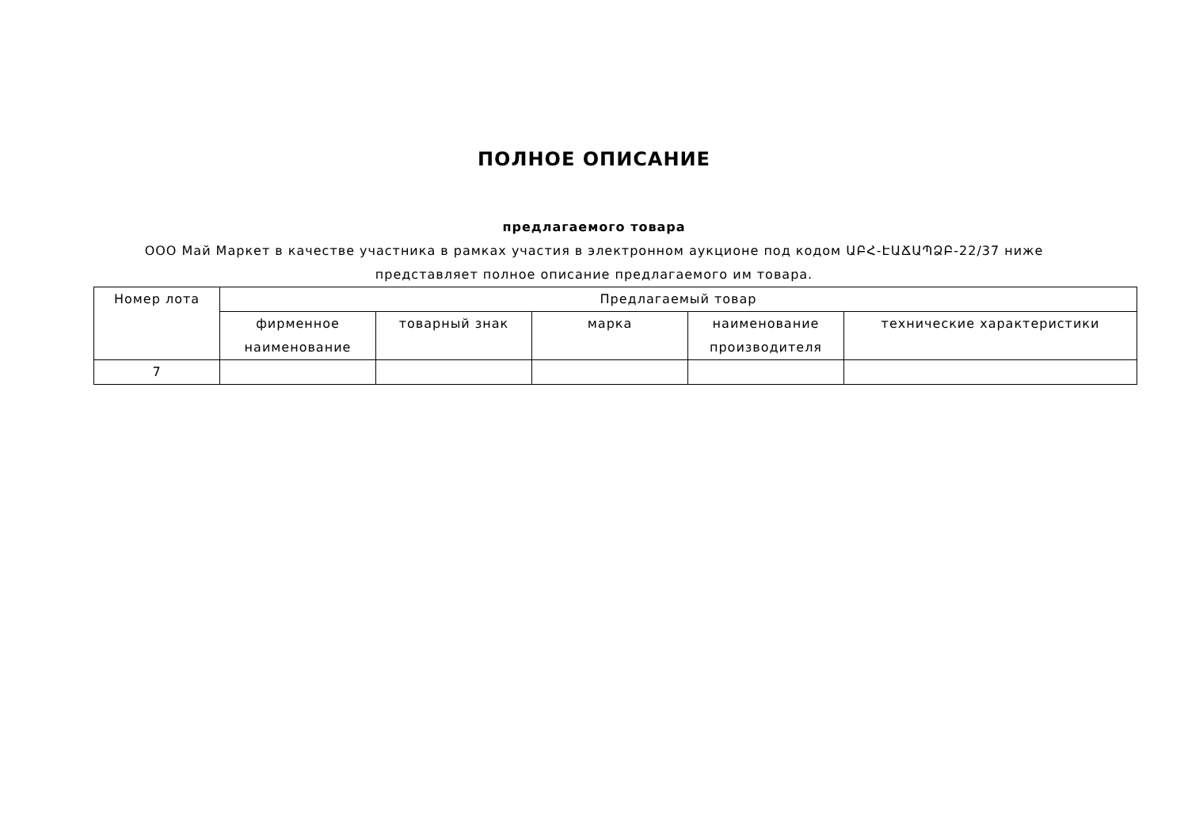ПОЛНОЕ ОПИСАНИЕ
предлагаемого товара
ООО Май Маркет в качестве участника в рамках участия в электронном аукционе под кодом ԱԲՀ-ԷԱՃԱՊՁԲ-22/37 ниже представляет полное описание предлагаемого им товара.
| Номер лота | Предлагаемый товар | | | | |
| --- | --- | --- | --- | --- | --- |
| | фирменное наименование | товарный знак | марка | наименование производителя | технические характеристики |
| 7 | | | | | |